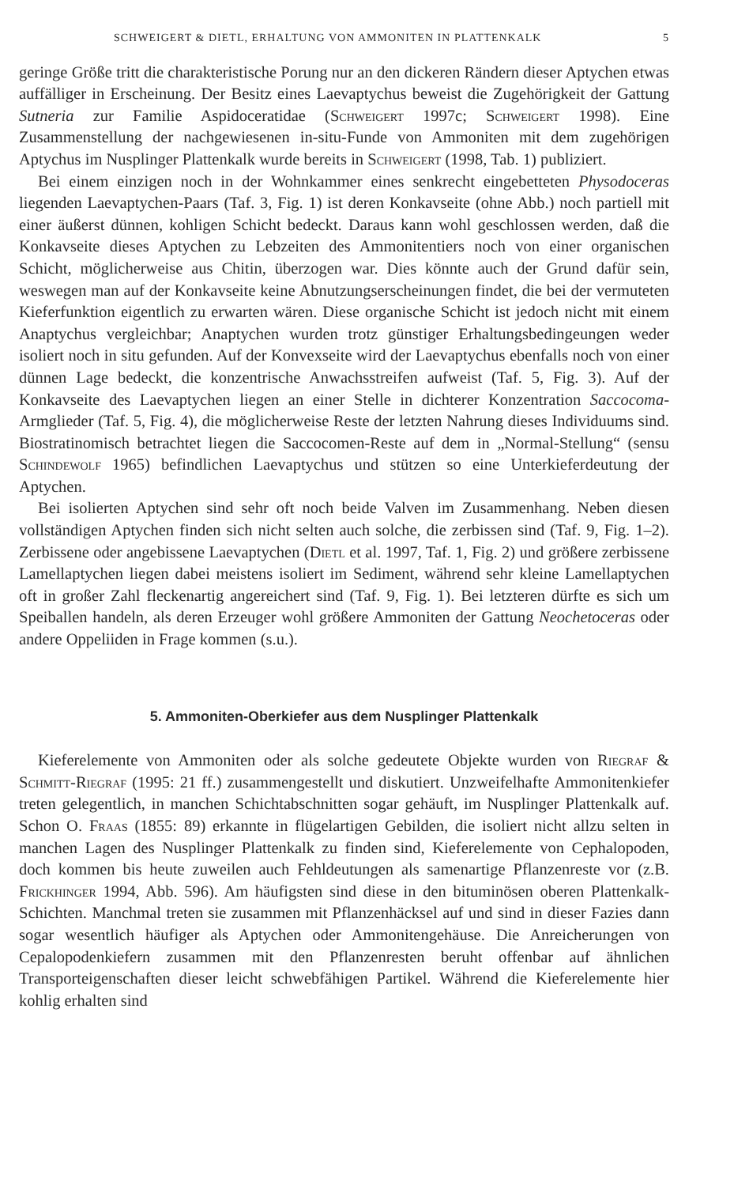SCHWEIGERT & DIETL, ERHALTUNG VON AMMONITEN IN PLATTENKALK 5
geringe Größe tritt die charakteristische Porung nur an den dickeren Rändern dieser Aptychen etwas auffälliger in Erscheinung. Der Besitz eines Laevaptychus beweist die Zugehörigkeit der Gattung Sutneria zur Familie Aspidoceratidae (Schweigert 1997c; Schweigert 1998). Eine Zusammenstellung der nachgewiesenen in-situ-Funde von Ammoniten mit dem zugehörigen Aptychus im Nusplinger Plattenkalk wurde bereits in Schweigert (1998, Tab. 1) publiziert.
Bei einem einzigen noch in der Wohnkammer eines senkrecht eingebetteten Physodoceras liegenden Laevaptychen-Paars (Taf. 3, Fig. 1) ist deren Konkavseite (ohne Abb.) noch partiell mit einer äußerst dünnen, kohligen Schicht bedeckt. Daraus kann wohl geschlossen werden, daß die Konkavseite dieses Aptychen zu Lebzeiten des Ammonitentiers noch von einer organischen Schicht, möglicherweise aus Chitin, überzogen war. Dies könnte auch der Grund dafür sein, weswegen man auf der Konkavseite keine Abnutzungserscheinungen findet, die bei der vermuteten Kieferfunktion eigentlich zu erwarten wären. Diese organische Schicht ist jedoch nicht mit einem Anaptychus vergleichbar; Anaptychen wurden trotz günstiger Erhaltungsbedingeungen weder isoliert noch in situ gefunden. Auf der Konvexseite wird der Laevaptychus ebenfalls noch von einer dünnen Lage bedeckt, die konzentrische Anwachsstreifen aufweist (Taf. 5, Fig. 3). Auf der Konkavseite des Laevaptychen liegen an einer Stelle in dichterer Konzentration Saccocoma-Armglieder (Taf. 5, Fig. 4), die möglicherweise Reste der letzten Nahrung dieses Individuums sind. Biostratinomisch betrachtet liegen die Saccocomen-Reste auf dem in „Normal-Stellung“ (sensu Schindewolf 1965) befindlichen Laevaptychus und stützen so eine Unterkieferdeutung der Aptychen.
Bei isolierten Aptychen sind sehr oft noch beide Valven im Zusammenhang. Neben diesen vollständigen Aptychen finden sich nicht selten auch solche, die zerbissen sind (Taf. 9, Fig. 1–2). Zerbissene oder angebissene Laevaptychen (Dietl et al. 1997, Taf. 1, Fig. 2) und größere zerbissene Lamellaptychen liegen dabei meistens isoliert im Sediment, während sehr kleine Lamellaptychen oft in großer Zahl fleckenartig angereichert sind (Taf. 9, Fig. 1). Bei letzteren dürfte es sich um Speiballen handeln, als deren Erzeuger wohl größere Ammoniten der Gattung Neochetoceras oder andere Oppeliiden in Frage kommen (s.u.).
5. Ammoniten-Oberkiefer aus dem Nusplinger Plattenkalk
Kieferelemente von Ammoniten oder als solche gedeutete Objekte wurden von Riegraf & Schmitt-Riegraf (1995: 21 ff.) zusammengestellt und diskutiert. Unzweifelhafte Ammonitenkiefer treten gelegentlich, in manchen Schichtabschnitten sogar gehäuft, im Nusplinger Plattenkalk auf. Schon O. Fraas (1855: 89) erkannte in flügelartigen Gebilden, die isoliert nicht allzu selten in manchen Lagen des Nusplinger Plattenkalk zu finden sind, Kieferelemente von Cephalopoden, doch kommen bis heute zuweilen auch Fehldeutungen als samenartige Pflanzenreste vor (z.B. Frickhinger 1994, Abb. 596). Am häufigsten sind diese in den bituminösen oberen Plattenkalk-Schichten. Manchmal treten sie zusammen mit Pflanzenhäcksel auf und sind in dieser Fazies dann sogar wesentlich häufiger als Aptychen oder Ammonitengehäuse. Die Anreicherungen von Cepalopodenkiefern zusammen mit den Pflanzenresten beruht offenbar auf ähnlichen Transporteigenschaften dieser leicht schwebfähigen Partikel. Während die Kieferelemente hier kohlig erhalten sind